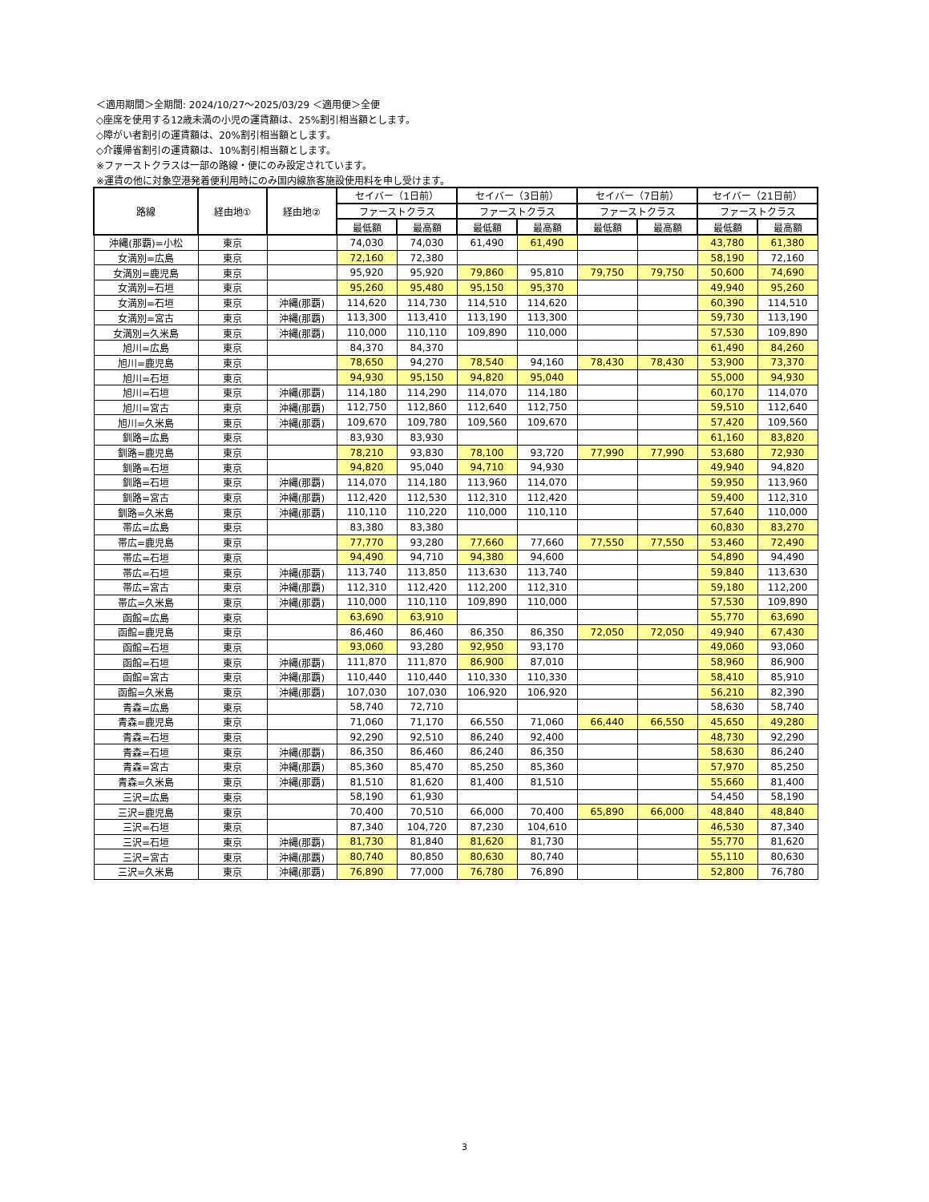＜適用期間＞全期間: 2024/10/27～2025/03/29 ＜適用便＞全便
◇座席を使用する12歳未満の小児の運賃額は、25%割引相当額とします。
◇障がい者割引の運賃額は、20%割引相当額とします。
◇介護帰省割引の運賃額は、10%割引相当額とします。
※ファーストクラスは一部の路線・便にのみ設定されています。
※運賃の他に対象空港発着便利用時にのみ国内線旅客施設使用料を申し受けます。
| 路線 | 経由地① | 経由地② | セイバー（1日前） | | セイバー（3日前） | | セイバー（7日前） | | セイバー（21日前） | |
| --- | --- | --- | --- | --- | --- | --- | --- | --- | --- | --- |
| | | | ファーストクラス | | ファーストクラス | | ファーストクラス | | ファーストクラス | |
| | | | 最低額 | 最高額 | 最低額 | 最高額 | 最低額 | 最高額 | 最低額 | 最高額 |
| 沖縄(那覇)=小松 | 東京 | | 74,030 | 74,030 | 61,490 | 61,490 | | | 43,780 | 61,380 |
| 女満別=広島 | 東京 | | 72,160 | 72,380 | | | | | 58,190 | 72,160 |
| 女満別=鹿児島 | 東京 | | 95,920 | 95,920 | 79,860 | 95,810 | 79,750 | 79,750 | 50,600 | 74,690 |
| 女満別=石垣 | 東京 | | 95,260 | 95,480 | 95,150 | 95,370 | | | 49,940 | 95,260 |
| 女満別=石垣 | 東京 | 沖縄(那覇) | 114,620 | 114,730 | 114,510 | 114,620 | | | 60,390 | 114,510 |
| 女満別=宮古 | 東京 | 沖縄(那覇) | 113,300 | 113,410 | 113,190 | 113,300 | | | 59,730 | 113,190 |
| 女満別=久米島 | 東京 | 沖縄(那覇) | 110,000 | 110,110 | 109,890 | 110,000 | | | 57,530 | 109,890 |
| 旭川=広島 | 東京 | | 84,370 | 84,370 | | | | | 61,490 | 84,260 |
| 旭川=鹿児島 | 東京 | | 78,650 | 94,270 | 78,540 | 94,160 | 78,430 | 78,430 | 53,900 | 73,370 |
| 旭川=石垣 | 東京 | | 94,930 | 95,150 | 94,820 | 95,040 | | | 55,000 | 94,930 |
| 旭川=石垣 | 東京 | 沖縄(那覇) | 114,180 | 114,290 | 114,070 | 114,180 | | | 60,170 | 114,070 |
| 旭川=宮古 | 東京 | 沖縄(那覇) | 112,750 | 112,860 | 112,640 | 112,750 | | | 59,510 | 112,640 |
| 旭川=久米島 | 東京 | 沖縄(那覇) | 109,670 | 109,780 | 109,560 | 109,670 | | | 57,420 | 109,560 |
| 釧路=広島 | 東京 | | 83,930 | 83,930 | | | | | 61,160 | 83,820 |
| 釧路=鹿児島 | 東京 | | 78,210 | 93,830 | 78,100 | 93,720 | 77,990 | 77,990 | 53,680 | 72,930 |
| 釧路=石垣 | 東京 | | 94,820 | 95,040 | 94,710 | 94,930 | | | 49,940 | 94,820 |
| 釧路=石垣 | 東京 | 沖縄(那覇) | 114,070 | 114,180 | 113,960 | 114,070 | | | 59,950 | 113,960 |
| 釧路=宮古 | 東京 | 沖縄(那覇) | 112,420 | 112,530 | 112,310 | 112,420 | | | 59,400 | 112,310 |
| 釧路=久米島 | 東京 | 沖縄(那覇) | 110,110 | 110,220 | 110,000 | 110,110 | | | 57,640 | 110,000 |
| 帯広=広島 | 東京 | | 83,380 | 83,380 | | | | | 60,830 | 83,270 |
| 帯広=鹿児島 | 東京 | | 77,770 | 93,280 | 77,660 | 77,660 | 77,550 | 77,550 | 53,460 | 72,490 |
| 帯広=石垣 | 東京 | | 94,490 | 94,710 | 94,380 | 94,600 | | | 54,890 | 94,490 |
| 帯広=石垣 | 東京 | 沖縄(那覇) | 113,740 | 113,850 | 113,630 | 113,740 | | | 59,840 | 113,630 |
| 帯広=宮古 | 東京 | 沖縄(那覇) | 112,310 | 112,420 | 112,200 | 112,310 | | | 59,180 | 112,200 |
| 帯広=久米島 | 東京 | 沖縄(那覇) | 110,000 | 110,110 | 109,890 | 110,000 | | | 57,530 | 109,890 |
| 函館=広島 | 東京 | | 63,690 | 63,910 | | | | | 55,770 | 63,690 |
| 函館=鹿児島 | 東京 | | 86,460 | 86,460 | 86,350 | 86,350 | 72,050 | 72,050 | 49,940 | 67,430 |
| 函館=石垣 | 東京 | | 93,060 | 93,280 | 92,950 | 93,170 | | | 49,060 | 93,060 |
| 函館=石垣 | 東京 | 沖縄(那覇) | 111,870 | 111,870 | 86,900 | 87,010 | | | 58,960 | 86,900 |
| 函館=宮古 | 東京 | 沖縄(那覇) | 110,440 | 110,440 | 110,330 | 110,330 | | | 58,410 | 85,910 |
| 函館=久米島 | 東京 | 沖縄(那覇) | 107,030 | 107,030 | 106,920 | 106,920 | | | 56,210 | 82,390 |
| 青森=広島 | 東京 | | 58,740 | 72,710 | | | | | 58,630 | 58,740 |
| 青森=鹿児島 | 東京 | | 71,060 | 71,170 | 66,550 | 71,060 | 66,440 | 66,550 | 45,650 | 49,280 |
| 青森=石垣 | 東京 | | 92,290 | 92,510 | 86,240 | 92,400 | | | 48,730 | 92,290 |
| 青森=石垣 | 東京 | 沖縄(那覇) | 86,350 | 86,460 | 86,240 | 86,350 | | | 58,630 | 86,240 |
| 青森=宮古 | 東京 | 沖縄(那覇) | 85,360 | 85,470 | 85,250 | 85,360 | | | 57,970 | 85,250 |
| 青森=久米島 | 東京 | 沖縄(那覇) | 81,510 | 81,620 | 81,400 | 81,510 | | | 55,660 | 81,400 |
| 三沢=広島 | 東京 | | 58,190 | 61,930 | | | | | 54,450 | 58,190 |
| 三沢=鹿児島 | 東京 | | 70,400 | 70,510 | 66,000 | 70,400 | 65,890 | 66,000 | 48,840 | 48,840 |
| 三沢=石垣 | 東京 | | 87,340 | 104,720 | 87,230 | 104,610 | | | 46,530 | 87,340 |
| 三沢=石垣 | 東京 | 沖縄(那覇) | 81,730 | 81,840 | 81,620 | 81,730 | | | 55,770 | 81,620 |
| 三沢=宮古 | 東京 | 沖縄(那覇) | 80,740 | 80,850 | 80,630 | 80,740 | | | 55,110 | 80,630 |
| 三沢=久米島 | 東京 | 沖縄(那覇) | 76,890 | 77,000 | 76,780 | 76,890 | | | 52,800 | 76,780 |
3